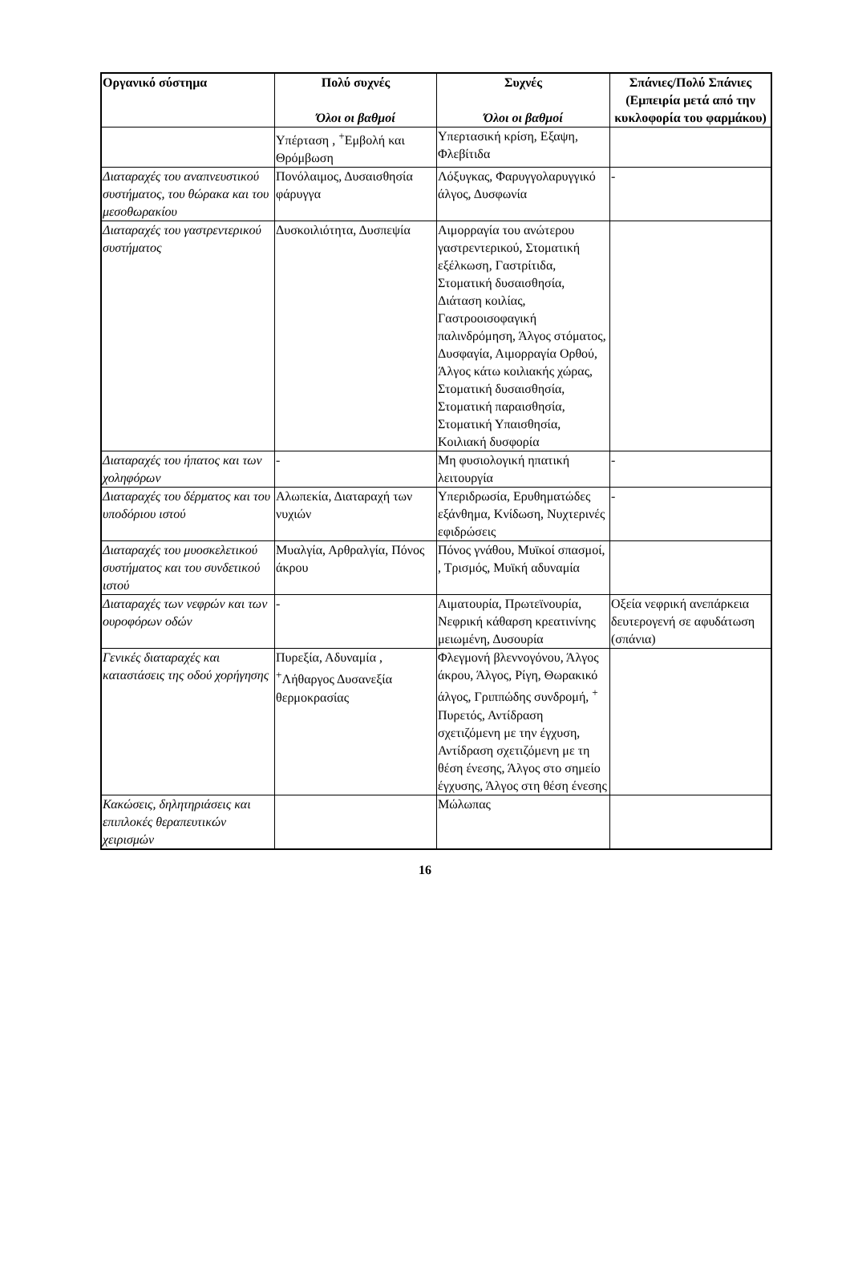| Οργανικό σύστημα | Πολύ συχνές Όλοι οι βαθμοί | Συχνές Όλοι οι βαθμοί | Σπάνιες/Πολύ Σπάνιες (Εμπειρία μετά από την κυκλοφορία του φαρμάκου) |
| --- | --- | --- | --- |
| | Υπέρταση , <sup>+</sup>Εμβολή και Θρόμβωση | Υπερτασική κρίση, Εξαψη, Φλεβίτιδα | |
| Διαταραχές του αναπνευστικού συστήματος, του θώρακα και του μεσοθωρακίου | Πονόλαιμος, Δυσαισθησία φάρυγγα | Λόξυγκας, Φαρυγγολαρυγγικό άλγος, Δυσφωνία | - |
| Διαταραχές του γαστρεντερικού συστήματος | Δυσκοιλιότητα, Δυσπεψία | Αιμορραγία του ανώτερου γαστρεντερικού, Στοματική εξέλκωση, Γαστρίτιδα, Στοματική δυσαισθησία, Διάταση κοιλίας, Γαστροοισοφαγική παλινδρόμηση, Άλγος στόματος, Δυσφαγία, Αιμορραγία Ορθού, Άλγος κάτω κοιλιακής χώρας, Στοματική δυσαισθησία, Στοματική παραισθησία, Στοματική Υπαισθησία, Κοιλιακή δυσφορία | |
| Διαταραχές του ήπατος και των χοληφόρων | - | Μη φυσιολογική ηπατική λειτουργία | - |
| Διαταραχές του δέρματος και του υποδόριου ιστού | Αλωπεκία, Διαταραχή των νυχιών | Υπεριδρωσία, Ερυθηματώδες εξάνθημα, Κνίδωση, Νυχτερινές εφιδρώσεις | - |
| Διαταραχές του μυοσκελετικού συστήματος και του συνδετικού ιστού | Μυαλγία, Αρθραλγία, Πόνος άκρου | Πόνος γνάθου, Μυϊκοί σπασμοί, , Τρισμός, Μυϊκή αδυναμία | |
| Διαταραχές των νεφρών και των ουροφόρων οδών | - | Αιματουρία, Πρωτεϊνουρία, Νεφρική κάθαρση κρεατινίνης μειωμένη, Δυσουρία | Οξεία νεφρική ανεπάρκεια δευτερογενή σε αφυδάτωση (σπάνια) |
| Γενικές διαταραχές και καταστάσεις της οδού χορήγησης | Πυρεξία, Αδυναμία , <sup>+</sup>Λήθαργος Δυσανεξία θερμοκρασίας | Φλεγμονή βλεννογόνου, Άλγος άκρου, Άλγος, Ρίγη, Θωρακικό άλγος, Γριππώδης συνδρομή, <sup>+</sup> Πυρετός, Αντίδραση σχετιζόμενη με την έγχυση, Αντίδραση σχετιζόμενη με τη θέση ένεσης, Άλγος στο σημείο έγχυσης, Άλγος στη θέση ένεσης | |
| Κακώσεις, δηλητηριάσεις και επιπλοκές θεραπευτικών χειρισμών | | Μώλωπας | |
16